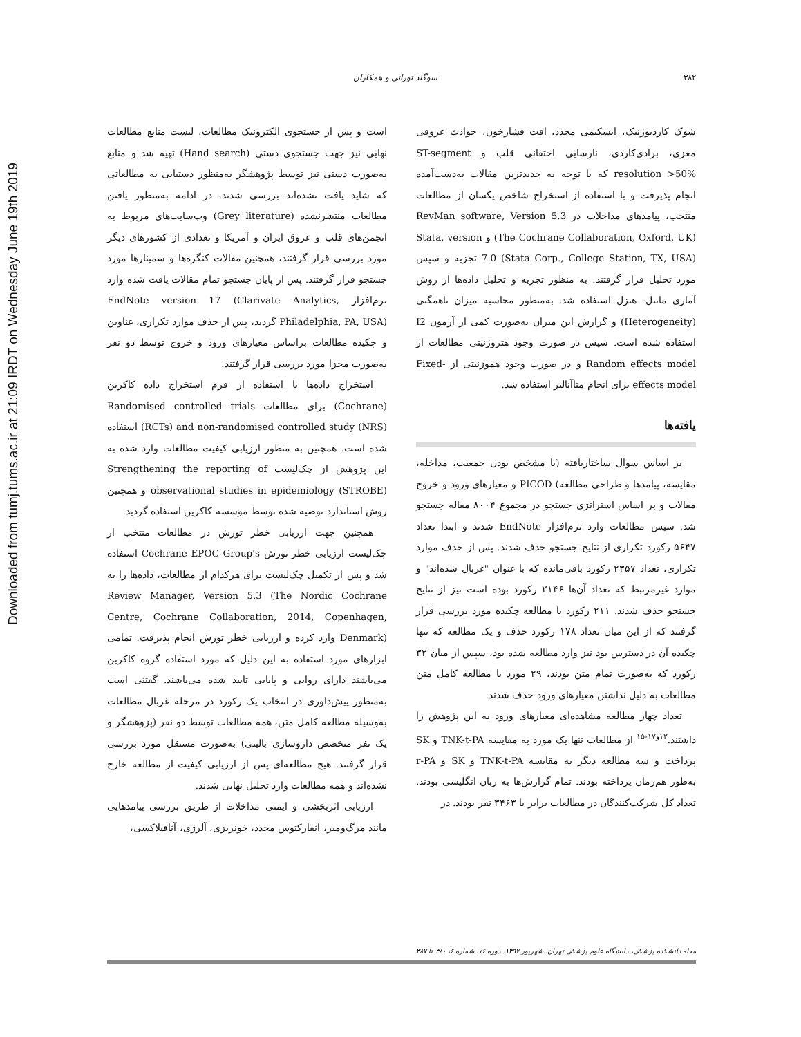Downloaded from tumj.tums.ac.ir at 21:09 IRDT on Wednesday June 19th 2019
۳۸۲ سوگند تورانی و همکاران
است و پس از جستجوی الکترونیک مطالعات، لیست منابع مطالعات نهایی نیز جهت جستجوی دستی (Hand search) تهیه شد و منابع به‌صورت دستی نیز توسط پژوهشگر به‌منظور دستیابی به مطالعاتی که شاید یافت نشده‌اند بررسی شدند. در ادامه به‌منظور یافتن مطالعات منتشرنشده (Grey literature) وب‌سایت‌های مربوط به انجمن‌های قلب و عروق ایران و آمریکا و تعدادی از کشورهای دیگر مورد بررسی قرار گرفتند، همچنین مقالات کنگره‌ها و سمینارها مورد جستجو قرار گرفتند. پس از پایان جستجو تمام مقالات یافت شده وارد نرم‌افزار EndNote version 17 (Clarivate Analytics, Philadelphia, PA, USA) گردید، پس از حذف موارد تکراری، عناوین و چکیده مطالعات براساس معیارهای ورود و خروج توسط دو نفر به‌صورت مجزا مورد بررسی قرار گرفتند.
استخراج داده‌ها با استفاده از فرم استخراج داده کاکرین (Cochrane) برای مطالعات Randomised controlled trials (RCTs) and non-randomised controlled study (NRS) استفاده شده است. همچنین به منظور ارزیابی کیفیت مطالعات وارد شده به این پژوهش از چک‌لیست Strengthening the reporting of observational studies in epidemiology (STROBE) و همچنین روش استاندارد توصیه شده توسط موسسه کاکرین استفاده گردید.
همچنین جهت ارزیابی خطر تورش در مطالعات منتخب از چک‌لیست ارزیابی خطر تورش Cochrane EPOC Group's استفاده شد و پس از تکمیل چک‌لیست برای هرکدام از مطالعات، داده‌ها را به Review Manager, Version 5.3 (The Nordic Cochrane Centre, Cochrane Collaboration, 2014, Copenhagen, Denmark) وارد کرده و ارزیابی خطر تورش انجام پذیرفت. تمامی ابزارهای مورد استفاده به این دلیل که مورد استفاده گروه کاکرین می‌باشند دارای روایی و پایایی تایید شده می‌باشند. گفتنی است به‌منظور پیش‌داوری در انتخاب یک رکورد در مرحله غربال مطالعات به‌وسیله مطالعه کامل متن، همه مطالعات توسط دو نفر (پژوهشگر و یک نفر متخصص داروسازی بالینی) به‌صورت مستقل مورد بررسی قرار گرفتند. هیچ مطالعه‌ای پس از ارزیابی کیفیت از مطالعه خارج نشده‌اند و همه مطالعات وارد تحلیل نهایی شدند.
ارزیابی اثربخشی و ایمنی مداخلات از طریق بررسی پیامدهایی مانند مرگ‌ومیر، انفارکتوس مجدد، خونریزی، آلرژی، آنافیلاکسی،
شوک کاردیوژنیک، ایسکیمی مجدد، افت فشارخون، حوادث عروقی مغزی، برادی‌کاردی، نارسایی احتقانی قلب و ST-segment resolution >50% که با توجه به جدیدترین مقالات به‌دست‌آمده انجام پذیرفت و با استفاده از استخراج شاخص یکسان از مطالعات منتخب، پیامدهای مداخلات در RevMan software, Version 5.3 (The Cochrane Collaboration, Oxford, UK) و Stata, version 7.0 (Stata Corp., College Station, TX, USA) تجزیه و سپس مورد تحلیل قرار گرفتند. به منظور تجزیه و تحلیل داده‌ها از روش آماری مانتل- هنزل استفاده شد. به‌منظور محاسبه میزان ناهمگنی (Heterogeneity) و گزارش این میزان به‌صورت کمی از آزمون I2 استفاده شده است. سپس در صورت وجود هتروژنیتی مطالعات از Random effects model و در صورت وجود هموژنیتی از Fixed-effects model برای انجام متاآنالیز استفاده شد.
یافته‌ها
بر اساس سوال ساختاریافته (با مشخص بودن جمعیت، مداخله، مقایسه، پیامدها و طراحی مطالعه) PICOD و معیارهای ورود و خروج مقالات و بر اساس استراتژی جستجو در مجموع ۸۰۰۴ مقاله جستجو شد. سپس مطالعات وارد نرم‌افزار EndNote شدند و ابتدا تعداد ۵۶۴۷ رکورد تکراری از نتایج جستجو حذف شدند. پس از حذف موارد تکراری، تعداد ۲۳۵۷ رکورد باقی‌مانده که با عنوان "غربال شده‌اند" و موارد غیرمرتبط که تعداد آن‌ها ۲۱۴۶ رکورد بوده است نیز از نتایج جستجو حذف شدند. ۲۱۱ رکورد با مطالعه چکیده مورد بررسی قرار گرفتند که از این میان تعداد ۱۷۸ رکورد حذف و یک مطالعه که تنها چکیده آن در دسترس بود نیز وارد مطالعه شده بود، سپس از میان ۳۲ رکورد که به‌صورت تمام متن بودند، ۲۹ مورد با مطالعه کامل متن مطالعات به دلیل نداشتن معیارهای ورود حذف شدند.
تعداد چهار مطالعه مشاهده‌ای معیارهای ورود به این پژوهش را داشتند.<sup>۱۲و۱۷-۱۵</sup> از مطالعات تنها یک مورد به مقایسه TNK-t-PA و SK پرداخت و سه مطالعه دیگر به مقایسه TNK-t-PA و SK و r-PA به‌طور هم‌زمان پرداخته بودند. تمام گزارش‌ها به زبان انگلیسی بودند. تعداد کل شرکت‌کنندگان در مطالعات برابر با ۳۴۶۳ نفر بودند. در
مجله دانشکده پزشکی، دانشگاه علوم پزشکی تهران، شهریور ۱۳۹۷، دوره ۷۶، شماره ۶، ۳۸۰ تا ۳۸۷